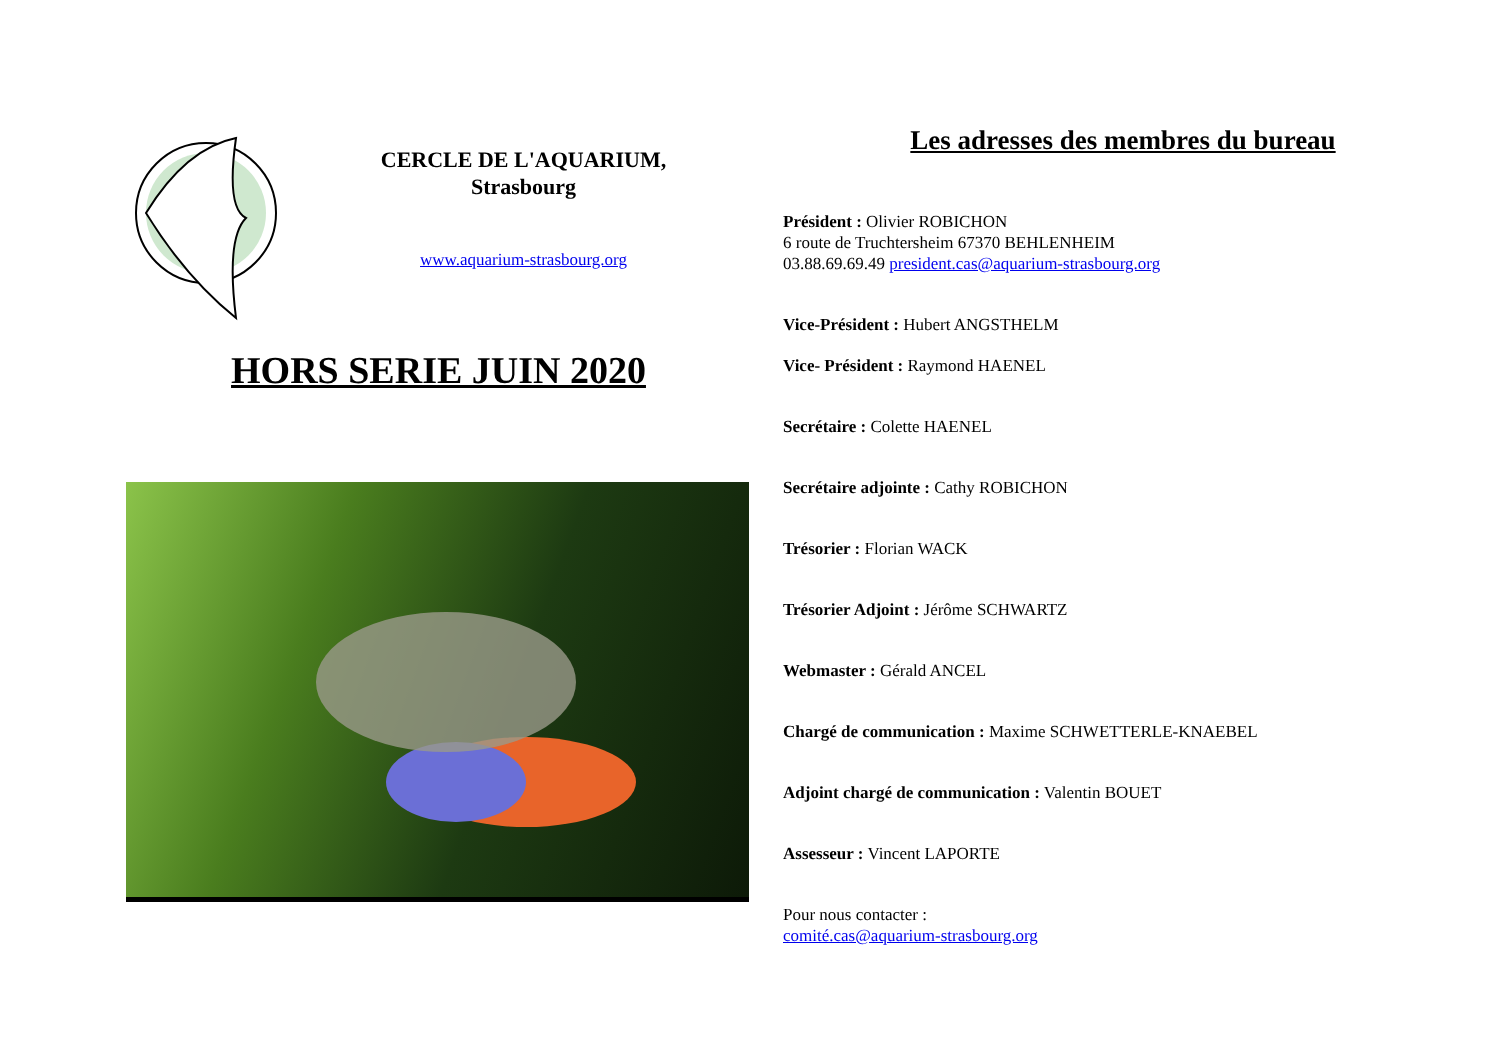CERCLE DE L'AQUARIUM,
Strasbourg
www.aquarium-strasbourg.org
HORS SERIE JUIN 2020
Les adresses des membres du bureau
Président : Olivier ROBICHON
6 route de Truchtersheim 67370 BEHLENHEIM
03.88.69.69.49 president.cas@aquarium-strasbourg.org
Vice-Président : Hubert ANGSTHELM
Vice- Président : Raymond HAENEL
Secrétaire : Colette HAENEL
Secrétaire adjointe : Cathy ROBICHON
Trésorier : Florian WACK
Trésorier Adjoint : Jérôme SCHWARTZ
Webmaster : Gérald ANCEL
Chargé de communication : Maxime SCHWETTERLE-KNAEBEL
Adjoint chargé de communication : Valentin BOUET
Assesseur : Vincent LAPORTE
Pour nous contacter :
comité.cas@aquarium-strasbourg.org